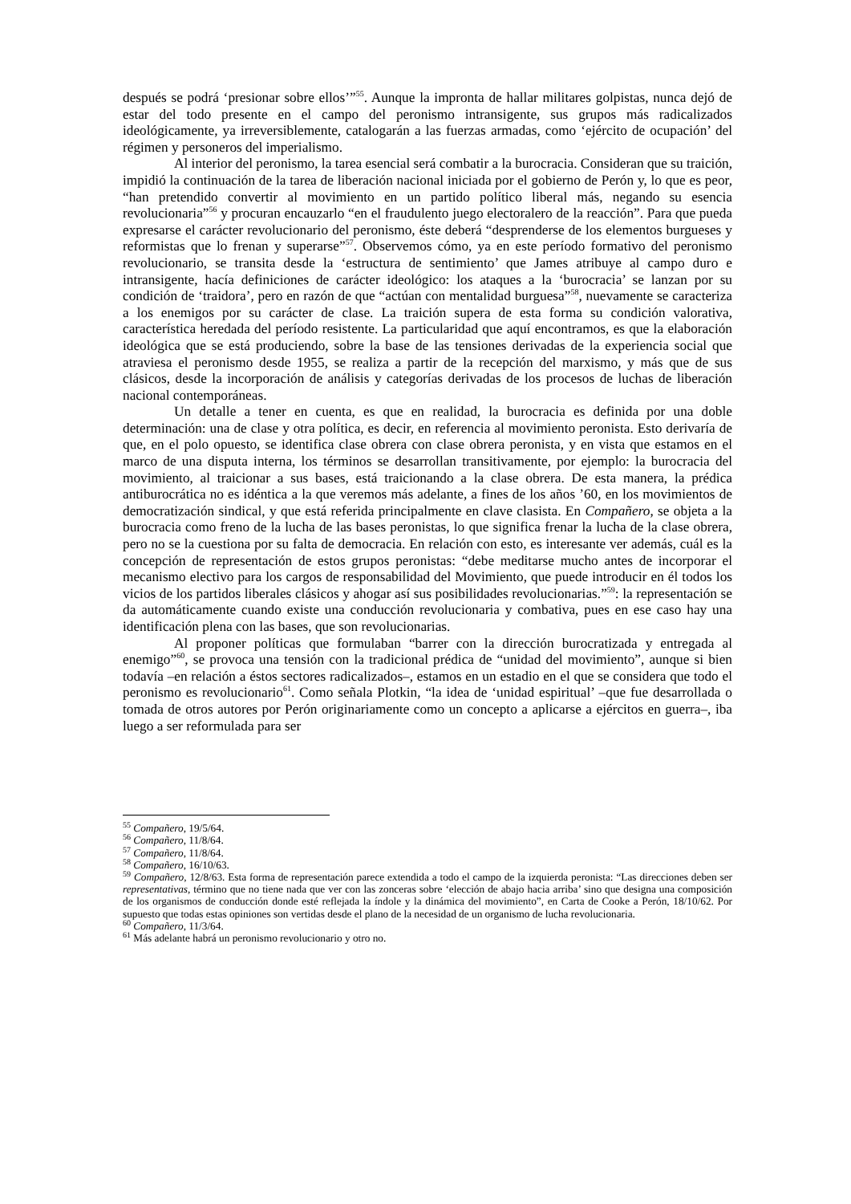después se podrá ‘presionar sobre ellos’”<sup>55</sup>. Aunque la impronta de hallar militares golpistas, nunca dejó de estar del todo presente en el campo del peronismo intransigente, sus grupos más radicalizados ideológicamente, ya irreversiblemente, catalogarán a las fuerzas armadas, como ‘ejército de ocupación’ del régimen y personeros del imperialismo.
Al interior del peronismo, la tarea esencial será combatir a la burocracia. Consideran que su traición, impidió la continuación de la tarea de liberación nacional iniciada por el gobierno de Perón y, lo que es peor, “han pretendido convertir al movimiento en un partido político liberal más, negando su esencia revolucionaria”<sup>56</sup> y procuran encauzarlo “en el fraudulento juego electoralero de la reacción”. Para que pueda expresarse el carácter revolucionario del peronismo, éste deberá “desprenderse de los elementos burgueses y reformistas que lo frenan y superarse”<sup>57</sup>. Observemos cómo, ya en este período formativo del peronismo revolucionario, se transita desde la ‘estructura de sentimiento’ que James atribuye al campo duro e intransigente, hacía definiciones de carácter ideológico: los ataques a la ‘burocracia’ se lanzan por su condición de ‘traidora’, pero en razón de que “actúan con mentalidad burguesa”<sup>58</sup>, nuevamente se caracteriza a los enemigos por su carácter de clase. La traición supera de esta forma su condición valorativa, característica heredada del período resistente. La particularidad que aquí encontramos, es que la elaboración ideológica que se está produciendo, sobre la base de las tensiones derivadas de la experiencia social que atraviesa el peronismo desde 1955, se realiza a partir de la recepción del marxismo, y más que de sus clásicos, desde la incorporación de análisis y categorías derivadas de los procesos de luchas de liberación nacional contemporáneas.
Un detalle a tener en cuenta, es que en realidad, la burocracia es definida por una doble determinación: una de clase y otra política, es decir, en referencia al movimiento peronista. Esto derivaría de que, en el polo opuesto, se identifica clase obrera con clase obrera peronista, y en vista que estamos en el marco de una disputa interna, los términos se desarrollan transitivamente, por ejemplo: la burocracia del movimiento, al traicionar a sus bases, está traicionando a la clase obrera. De esta manera, la prédica antiburocrática no es idéntica a la que veremos más adelante, a fines de los años ’60, en los movimientos de democratización sindical, y que está referida principalmente en clave clasista. En Compañero, se objeta a la burocracia como freno de la lucha de las bases peronistas, lo que significa frenar la lucha de la clase obrera, pero no se la cuestiona por su falta de democracia. En relación con esto, es interesante ver además, cuál es la concepción de representación de estos grupos peronistas: “debe meditarse mucho antes de incorporar el mecanismo electivo para los cargos de responsabilidad del Movimiento, que puede introducir en él todos los vicios de los partidos liberales clásicos y ahogar así sus posibilidades revolucionarias.”<sup>59</sup>: la representación se da automáticamente cuando existe una conducción revolucionaria y combativa, pues en ese caso hay una identificación plena con las bases, que son revolucionarias.
Al proponer políticas que formulaban “barrer con la dirección burocratizada y entregada al enemigo”<sup>60</sup>, se provoca una tensión con la tradicional prédica de “unidad del movimiento”, aunque si bien todavía –en relación a éstos sectores radicalizados–, estamos en un estadio en el que se considera que todo el peronismo es revolucionario<sup>61</sup>. Como señala Plotkin, “la idea de ‘unidad espiritual’ –que fue desarrollada o tomada de otros autores por Perón originariamente como un concepto a aplicarse a ejércitos en guerra–, iba luego a ser reformulada para ser
<sup>55</sup> Compañero, 19/5/64.
<sup>56</sup> Compañero, 11/8/64.
<sup>57</sup> Compañero, 11/8/64.
<sup>58</sup> Compañero, 16/10/63.
<sup>59</sup> Compañero, 12/8/63. Esta forma de representación parece extendida a todo el campo de la izquierda peronista: “Las direcciones deben ser representativas, término que no tiene nada que ver con las zonceras sobre ‘elección de abajo hacia arriba’ sino que designa una composición de los organismos de conducción donde esté reflejada la índole y la dinámica del movimiento”, en Carta de Cooke a Perón, 18/10/62. Por supuesto que todas estas opiniones son vertidas desde el plano de la necesidad de un organismo de lucha revolucionaria.
<sup>60</sup> Compañero, 11/3/64.
<sup>61</sup> Más adelante habrá un peronismo revolucionario y otro no.